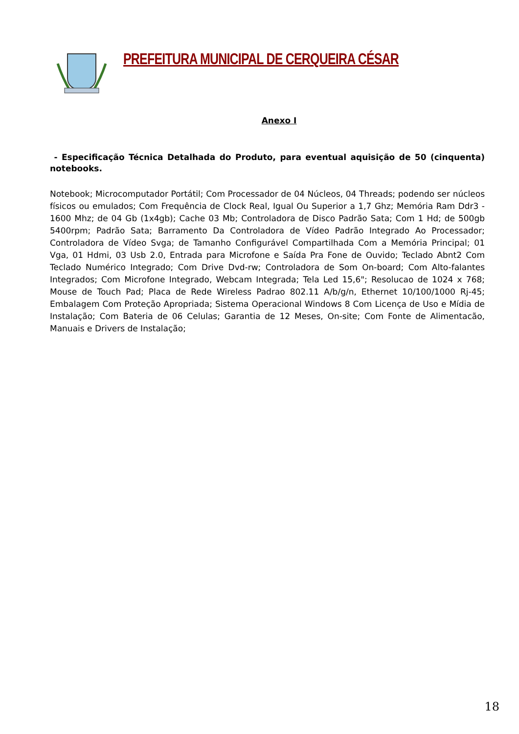PREFEITURA MUNICIPAL DE CERQUEIRA CÉSAR
Anexo I
- Especificação Técnica Detalhada do Produto, para eventual aquisição de 50 (cinquenta) notebooks.
Notebook; Microcomputador Portátil; Com Processador de 04 Núcleos, 04 Threads; podendo ser núcleos físicos ou emulados; Com Frequência de Clock Real, Igual Ou Superior a 1,7 Ghz; Memória Ram Ddr3 - 1600 Mhz; de 04 Gb (1x4gb); Cache 03 Mb; Controladora de Disco Padrão Sata; Com 1 Hd; de 500gb 5400rpm; Padrão Sata; Barramento Da Controladora de Vídeo Padrão Integrado Ao Processador; Controladora de Vídeo Svga; de Tamanho Configurável Compartilhada Com a Memória Principal; 01 Vga, 01 Hdmi, 03 Usb 2.0, Entrada para Microfone e Saída Pra Fone de Ouvido; Teclado Abnt2 Com Teclado Numérico Integrado; Com Drive Dvd-rw; Controladora de Som On-board; Com Alto-falantes Integrados; Com Microfone Integrado, Webcam Integrada; Tela Led 15,6"; Resolucao de 1024 x 768; Mouse de Touch Pad; Placa de Rede Wireless Padrao 802.11 A/b/g/n, Ethernet 10/100/1000 Rj-45; Embalagem Com Proteção Apropriada; Sistema Operacional Windows 8 Com Licença de Uso e Mídia de Instalação; Com Bateria de 06 Celulas; Garantia de 12 Meses, On-site; Com Fonte de Alimentacão, Manuais e Drivers de Instalação;
18